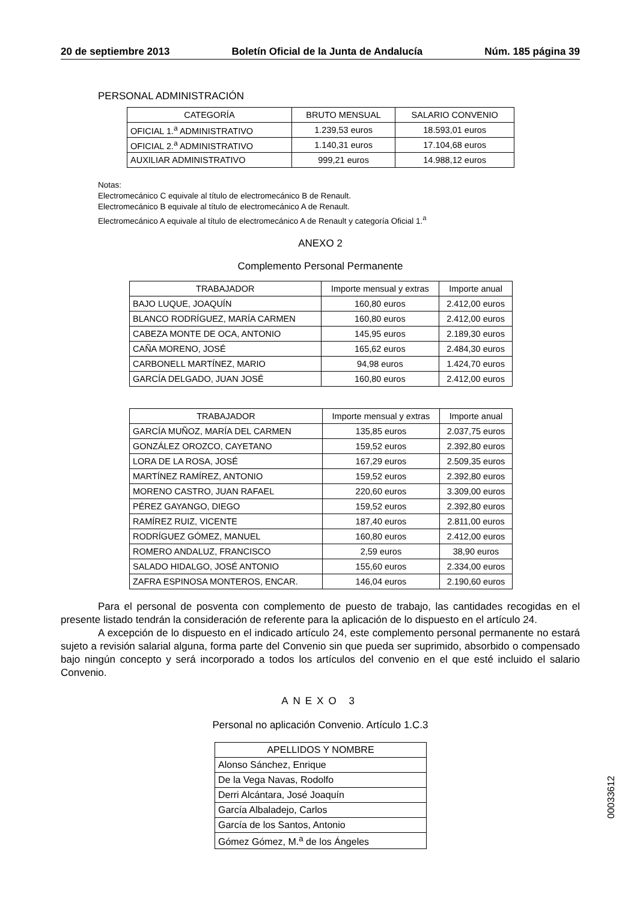20 de septiembre 2013 Boletín Oficial de la Junta de Andalucía Núm. 185 página 39
PERSONAL ADMINISTRACIÓN
| CATEGORÍA | BRUTO MENSUAL | SALARIO CONVENIO |
| --- | --- | --- |
| OFICIAL 1.<sup>a</sup> ADMINISTRATIVO | 1.239,53 euros | 18.593,01 euros |
| OFICIAL 2.<sup>a</sup> ADMINISTRATIVO | 1.140,31 euros | 17.104,68 euros |
| AUXILIAR ADMINISTRATIVO | 999,21 euros | 14.988,12 euros |
Notas:
Electromecánico C equivale al título de electromecánico B de Renault.
Electromecánico B equivale al título de electromecánico A de Renault.
Electromecánico A equivale al título de electromecánico A de Renault y categoría Oficial 1.<sup>a</sup>
ANEXO 2
Complemento Personal Permanente
| TRABAJADOR | Importe mensual y extras | Importe anual |
| --- | --- | --- |
| BAJO LUQUE, JOAQUÍN | 160,80 euros | 2.412,00 euros |
| BLANCO RODRÍGUEZ, MARÍA CARMEN | 160,80 euros | 2.412,00 euros |
| CABEZA MONTE DE OCA, ANTONIO | 145,95 euros | 2.189,30 euros |
| CAÑA MORENO, JOSÉ | 165,62 euros | 2.484,30 euros |
| CARBONELL MARTÍNEZ, MARIO | 94,98 euros | 1.424,70 euros |
| GARCÍA DELGADO, JUAN JOSÉ | 160,80 euros | 2.412,00 euros |
| TRABAJADOR | Importe mensual y extras | Importe anual |
| --- | --- | --- |
| GARCÍA MUÑOZ, MARÍA DEL CARMEN | 135,85 euros | 2.037,75 euros |
| GONZÁLEZ OROZCO, CAYETANO | 159,52 euros | 2.392,80 euros |
| LORA DE LA ROSA, JOSÉ | 167,29 euros | 2.509,35 euros |
| MARTÍNEZ RAMÍREZ, ANTONIO | 159,52 euros | 2.392,80 euros |
| MORENO CASTRO, JUAN RAFAEL | 220,60 euros | 3.309,00 euros |
| PÉREZ GAYANGO, DIEGO | 159,52 euros | 2.392,80 euros |
| RAMÍREZ RUIZ, VICENTE | 187,40 euros | 2.811,00 euros |
| RODRÍGUEZ GÓMEZ, MANUEL | 160,80 euros | 2.412,00 euros |
| ROMERO ANDALUZ, FRANCISCO | 2,59 euros | 38,90 euros |
| SALADO HIDALGO, JOSÉ ANTONIO | 155,60 euros | 2.334,00 euros |
| ZAFRA ESPINOSA MONTEROS, ENCAR. | 146,04 euros | 2.190,60 euros |
Para el personal de posventa con complemento de puesto de trabajo, las cantidades recogidas en el presente listado tendrán la consideración de referente para la aplicación de lo dispuesto en el artículo 24.
A excepción de lo dispuesto en el indicado artículo 24, este complemento personal permanente no estará sujeto a revisión salarial alguna, forma parte del Convenio sin que pueda ser suprimido, absorbido o compensado bajo ningún concepto y será incorporado a todos los artículos del convenio en el que esté incluido el salario Convenio.
ANEXO 3
Personal no aplicación Convenio. Artículo 1.C.3
| APELLIDOS Y NOMBRE |
| --- |
| Alonso Sánchez, Enrique |
| De la Vega Navas, Rodolfo |
| Derri Alcántara, José Joaquín |
| García Albaladejo, Carlos |
| García de los Santos, Antonio |
| Gómez Gómez, M.<sup>a</sup> de los Ángeles |
00033612